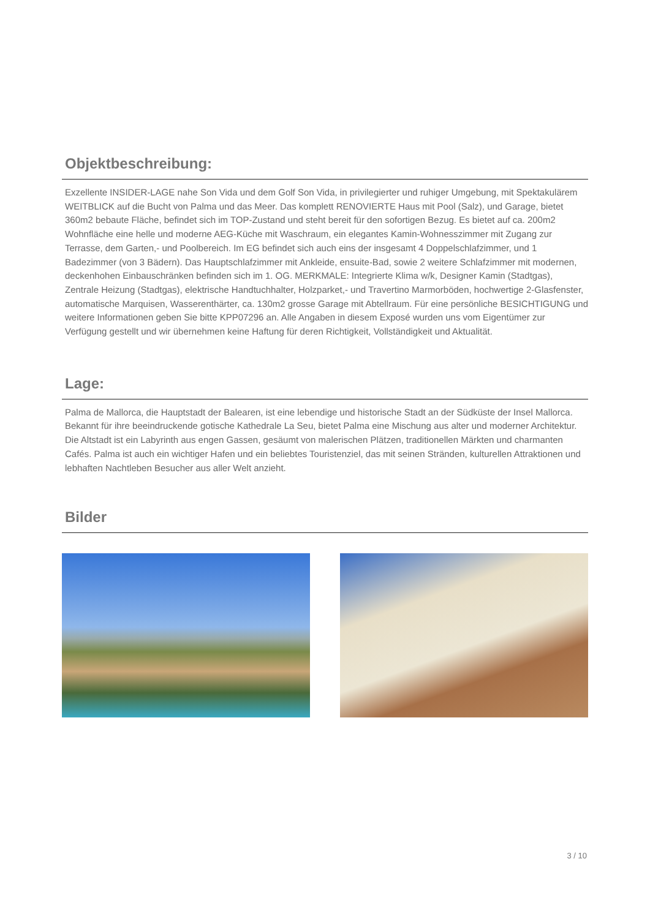Objektbeschreibung:
Exzellente INSIDER-LAGE nahe Son Vida und dem Golf Son Vida, in privilegierter und ruhiger Umgebung, mit Spektakulärem WEITBLICK auf die Bucht von Palma und das Meer. Das komplett RENOVIERTE Haus mit Pool (Salz), und Garage, bietet 360m2 bebaute Fläche, befindet sich im TOP-Zustand und steht bereit für den sofortigen Bezug. Es bietet auf ca. 200m2 Wohnfläche eine helle und moderne AEG-Küche mit Waschraum, ein elegantes Kamin-Wohnesszimmer mit Zugang zur Terrasse, dem Garten,- und Poolbereich. Im EG befindet sich auch eins der insgesamt 4 Doppelschlafzimmer, und 1 Badezimmer (von 3 Bädern). Das Hauptschlafzimmer mit Ankleide, ensuite-Bad, sowie 2 weitere Schlafzimmer mit modernen, deckenhohen Einbauschränken befinden sich im 1. OG. MERKMALE: Integrierte Klima w/k, Designer Kamin (Stadtgas), Zentrale Heizung (Stadtgas), elektrische Handtuchhalter, Holzparket,- und Travertino Marmorböden, hochwertige 2-Glasfenster, automatische Marquisen, Wasserenthärter, ca. 130m2 grosse Garage mit Abtellraum. Für eine persönliche BESICHTIGUNG und weitere Informationen geben Sie bitte KPP07296 an. Alle Angaben in diesem Exposé wurden uns vom Eigentümer zur Verfügung gestellt und wir übernehmen keine Haftung für deren Richtigkeit, Vollständigkeit und Aktualität.
Lage:
Palma de Mallorca, die Hauptstadt der Balearen, ist eine lebendige und historische Stadt an der Südküste der Insel Mallorca. Bekannt für ihre beeindruckende gotische Kathedrale La Seu, bietet Palma eine Mischung aus alter und moderner Architektur. Die Altstadt ist ein Labyrinth aus engen Gassen, gesäumt von malerischen Plätzen, traditionellen Märkten und charmanten Cafés. Palma ist auch ein wichtiger Hafen und ein beliebtes Touristenziel, das mit seinen Stränden, kulturellen Attraktionen und lebhaften Nachtleben Besucher aus aller Welt anzieht.
Bilder
3 / 10